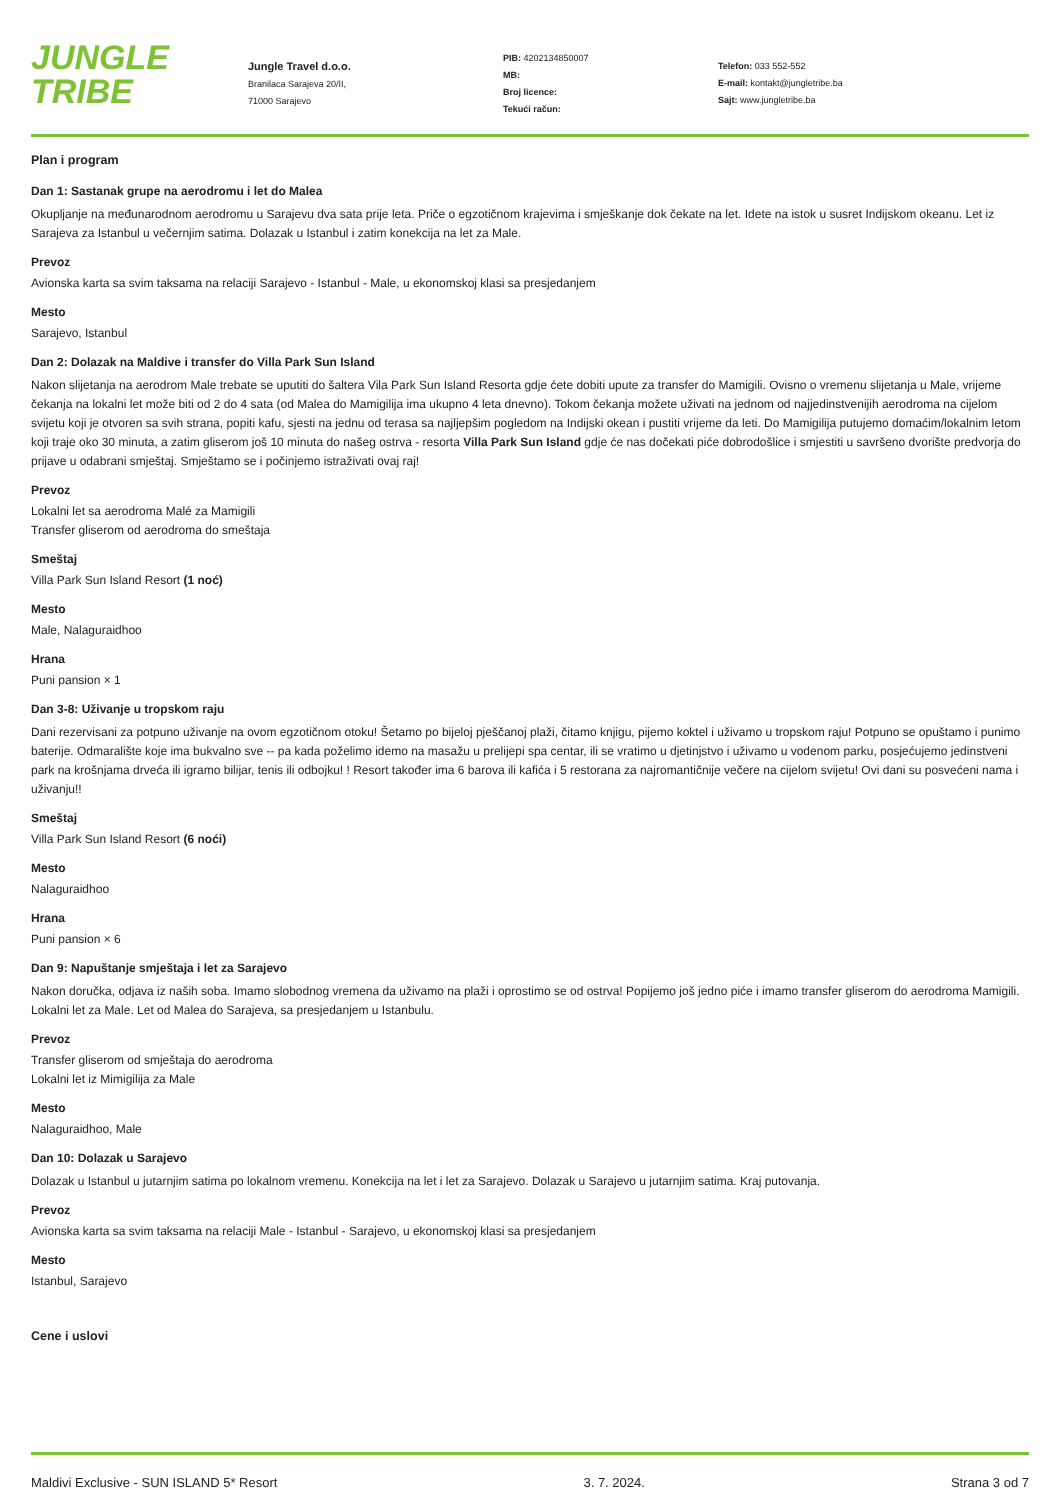JUNGLE
TRIBE
Jungle Travel d.o.o.
Branilaca Sarajeva 20/II,
71000 Sarajevo
PIB: 4202134850007
MB:
Broj licence:
Tekući račun:
Telefon: 033 552-552
E-mail: kontakt@jungletribe.ba
Sajt: www.jungletribe.ba
Plan i program
Dan 1: Sastanak grupe na aerodromu i let do Malea
Okupljanje na međunarodnom aerodromu u Sarajevu dva sata prije leta. Priče o egzotičnom krajevima i smješkanje dok čekate na let. Idete na istok u susret Indijskom okeanu. Let iz Sarajeva za Istanbul u večernjim satima. Dolazak u Istanbul i zatim konekcija na let za Male.
Prevoz
Avionska karta sa svim taksama na relaciji Sarajevo - Istanbul - Male, u ekonomskoj klasi sa presjedanjem
Mesto
Sarajevo, Istanbul
Dan 2: Dolazak na Maldive i transfer do Villa Park Sun Island
Nakon slijetanja na aerodrom Male trebate se uputiti do šaltera Vila Park Sun Island Resorta gdje ćete dobiti upute za transfer do Mamigili. Ovisno o vremenu slijetanja u Male, vrijeme čekanja na lokalni let može biti od 2 do 4 sata (od Malea do Mamigilija ima ukupno 4 leta dnevno). Tokom čekanja možete uživati na jednom od najjedinstvenijih aerodroma na cijelom svijetu koji je otvoren sa svih strana, popiti kafu, sjesti na jednu od terasa sa najljepšim pogledom na Indijski okean i pustiti vrijeme da leti. Do Mamigilija putujemo domaćim/lokalnim letom koji traje oko 30 minuta, a zatim gliserom još 10 minuta do našeg ostrva - resorta Villa Park Sun Island gdje će nas dočekati piće dobrodošlice i smjestiti u savršeno dvorište predvorja do prijave u odabrani smještaj. Smještamo se i počinjemo istraživati ovaj raj!
Prevoz
Lokalni let sa aerodroma Malé za Mamigili
Transfer gliserom od aerodroma do smeštaja
Smeštaj
Villa Park Sun Island Resort (1 noć)
Mesto
Male, Nalaguraidhoo
Hrana
Puni pansion × 1
Dan 3-8: Uživanje u tropskom raju
Dani rezervisani za potpuno uživanje na ovom egzotičnom otoku! Šetamo po bijeloj pješčanoj plaži, čitamo knjigu, pijemo koktel i uživamo u tropskom raju! Potpuno se opuštamo i punimo baterije. Odmaralište koje ima bukvalno sve -- pa kada poželimo idemo na masažu u prelijepi spa centar, ili se vratimo u djetinjstvo i uživamo u vodenom parku, posjećujemo jedinstveni park na krošnjama drveća ili igramo bilijar, tenis ili odbojku! ! Resort također ima 6 barova ili kafića i 5 restorana za najromantičnije večere na cijelom svijetu! Ovi dani su posvećeni nama i uživanju!!
Smeštaj
Villa Park Sun Island Resort (6 noći)
Mesto
Nalaguraidhoo
Hrana
Puni pansion × 6
Dan 9: Napuštanje smještaja i let za Sarajevo
Nakon doručka, odjava iz naših soba. Imamo slobodnog vremena da uživamo na plaži i oprostimo se od ostrva! Popijemo još jedno piće i imamo transfer gliserom do aerodroma Mamigili. Lokalni let za Male. Let od Malea do Sarajeva, sa presjedanjem u Istanbulu.
Prevoz
Transfer gliserom od smještaja do aerodroma
Lokalni let iz Mimigilija za Male
Mesto
Nalaguraidhoo, Male
Dan 10: Dolazak u Sarajevo
Dolazak u Istanbul u jutarnjim satima po lokalnom vremenu. Konekcija na let i let za Sarajevo. Dolazak u Sarajevo u jutarnjim satima. Kraj putovanja.
Prevoz
Avionska karta sa svim taksama na relaciji Male - Istanbul - Sarajevo, u ekonomskoj klasi sa presjedanjem
Mesto
Istanbul, Sarajevo
Cene i uslovi
Maldivi Exclusive - SUN ISLAND 5* Resort 3. 7. 2024. Strana 3 od 7